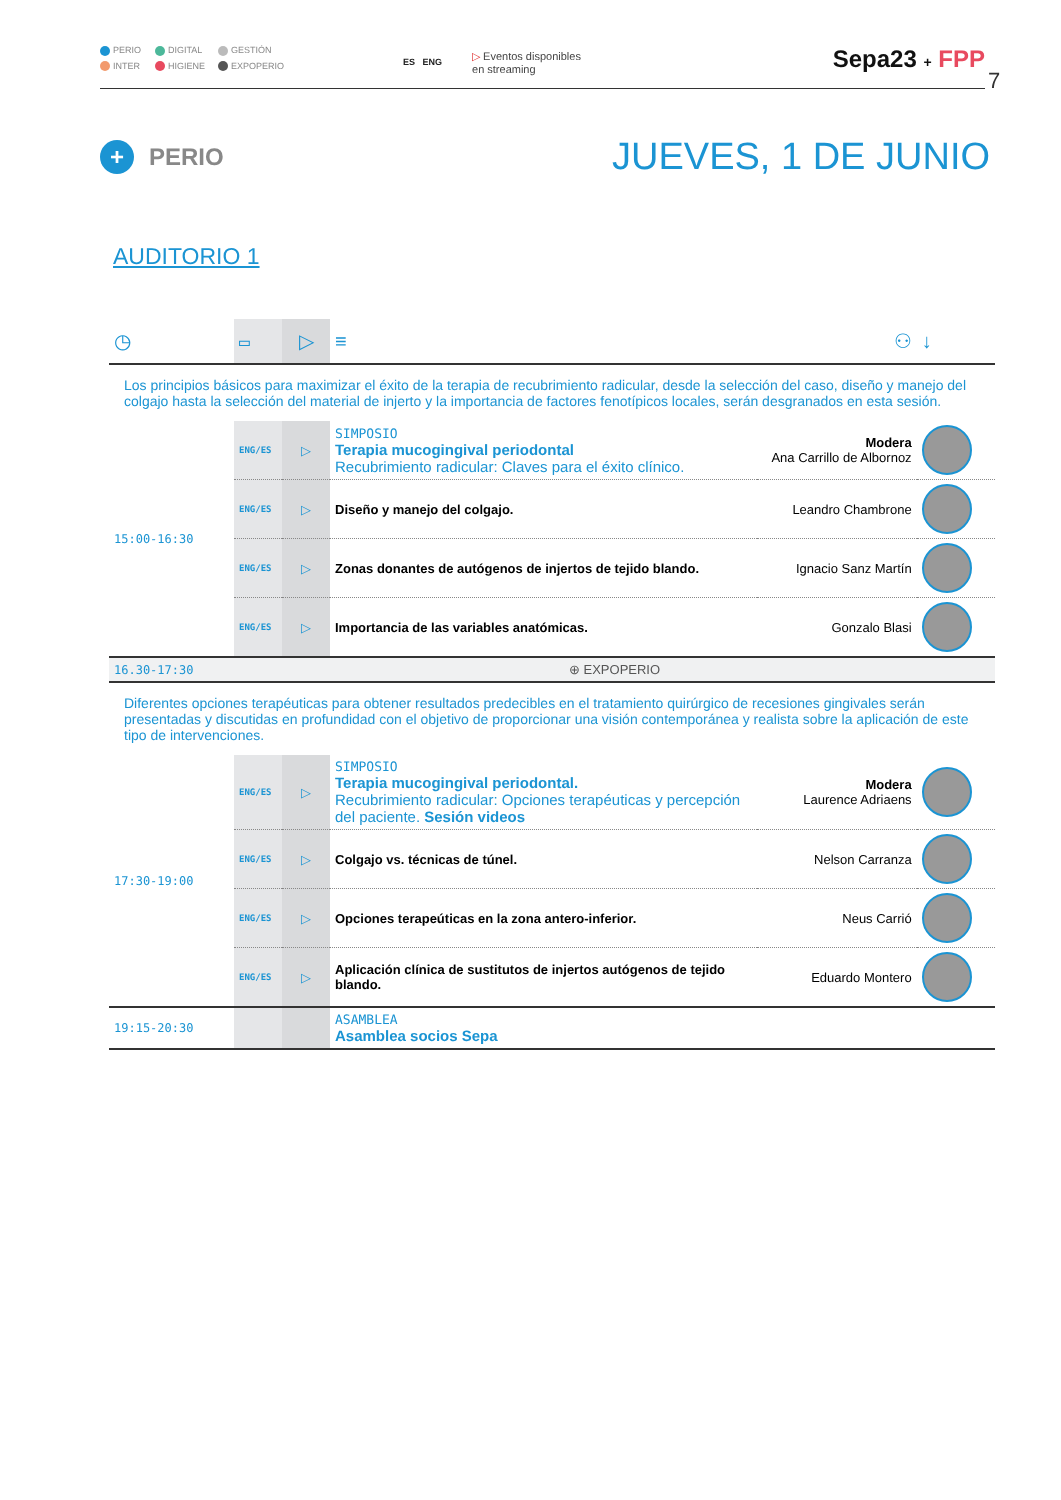PERIO DIGITAL GESTIÓN INTER HIGIENE EXPOPERIO
ES ENG
▷ Eventos disponibles
en streaming
Sepa23 + FPP
7
+ PERIO
JUEVES, 1 DE JUNIO
AUDITORIO 1
| ◷ | ▭ | ▷ | ≡ | ⚇ | | ↓ |
| Los principios básicos para maximizar el éxito de la terapia de recubrimiento radicular, desde la selección del caso, diseño y manejo del colgajo hasta la selección del material de injerto y la importancia de factores fenotípicos locales, serán desgranados en esta sesión. | | | | | | |
| 15:00-16:30 | ENG/ES | ▷ | SIMPOSIO Terapia mucogingival periodontal Recubrimiento radicular: Claves para el éxito clínico. | Modera Ana Carrillo de Albornoz | | |
| | ENG/ES | ▷ | Diseño y manejo del colgajo. | Leandro Chambrone | | |
| | ENG/ES | ▷ | Zonas donantes de autógenos de injertos de tejido blando. | Ignacio Sanz Martín | | |
| | ENG/ES | ▷ | Importancia de las variables anatómicas. | Gonzalo Blasi | | |
| 16.30-17:30 | ⊕ EXPOPERIO | | | | | |
| Diferentes opciones terapéuticas para obtener resultados predecibles en el tratamiento quirúrgico de recesiones gingivales serán presentadas y discutidas en profundidad con el objetivo de proporcionar una visión contemporánea y realista sobre la aplicación de este tipo de intervenciones. | | | | | | |
| 17:30-19:00 | ENG/ES | ▷ | SIMPOSIO Terapia mucogingival periodontal. Recubrimiento radicular: Opciones terapéuticas y percepción del paciente. Sesión videos | Modera Laurence Adriaens | | |
| | ENG/ES | ▷ | Colgajo vs. técnicas de túnel. | Nelson Carranza | | |
| | ENG/ES | ▷ | Opciones terapeúticas en la zona antero-inferior. | Neus Carrió | | |
| | ENG/ES | ▷ | Aplicación clínica de sustitutos de injertos autógenos de tejido blando. | Eduardo Montero | | |
| 19:15-20:30 | | | ASAMBLEA Asamblea socios Sepa | | | |